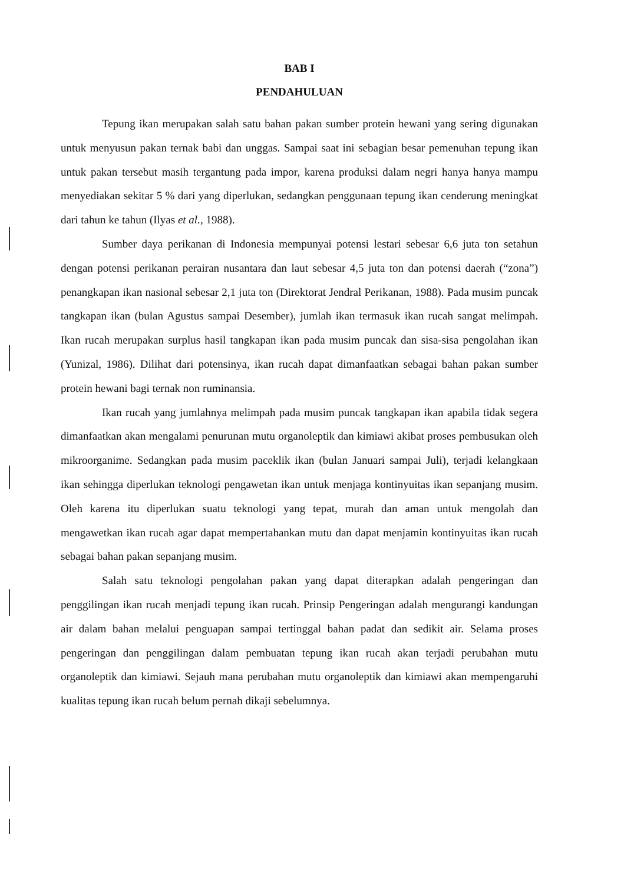BAB I
PENDAHULUAN
Tepung ikan merupakan salah satu bahan pakan sumber protein hewani yang sering digunakan untuk menyusun pakan ternak babi dan unggas. Sampai saat ini sebagian besar pemenuhan tepung ikan untuk pakan tersebut masih tergantung pada impor, karena produksi dalam negri hanya hanya mampu menyediakan sekitar 5 % dari yang diperlukan, sedangkan penggunaan tepung ikan cenderung meningkat dari tahun ke tahun (Ilyas et al., 1988).
Sumber daya perikanan di Indonesia mempunyai potensi lestari sebesar 6,6 juta ton setahun dengan potensi perikanan perairan nusantara dan laut sebesar 4,5 juta ton dan potensi daerah (“zona”) penangkapan ikan nasional sebesar 2,1 juta ton (Direktorat Jendral Perikanan, 1988). Pada musim puncak tangkapan ikan (bulan Agustus sampai Desember), jumlah ikan termasuk ikan rucah sangat melimpah. Ikan rucah merupakan surplus hasil tangkapan ikan pada musim puncak dan sisa-sisa pengolahan ikan (Yunizal, 1986). Dilihat dari potensinya, ikan rucah dapat dimanfaatkan sebagai bahan pakan sumber protein hewani bagi ternak non ruminansia.
Ikan rucah yang jumlahnya melimpah pada musim puncak tangkapan ikan apabila tidak segera dimanfaatkan akan mengalami penurunan mutu organoleptik dan kimiawi akibat proses pembusukan oleh mikroorganime. Sedangkan pada musim paceklik ikan (bulan Januari sampai Juli), terjadi kelangkaan ikan sehingga diperlukan teknologi pengawetan ikan untuk menjaga kontinyuitas ikan sepanjang musim. Oleh karena itu diperlukan suatu teknologi yang tepat, murah dan aman untuk mengolah dan mengawetkan ikan rucah agar dapat mempertahankan mutu dan dapat menjamin kontinyuitas ikan rucah sebagai bahan pakan sepanjang musim.
Salah satu teknologi pengolahan pakan yang dapat diterapkan adalah pengeringan dan penggilingan ikan rucah menjadi tepung ikan rucah. Prinsip Pengeringan adalah mengurangi kandungan air dalam bahan melalui penguapan sampai tertinggal bahan padat dan sedikit air. Selama proses pengeringan dan penggilingan dalam pembuatan tepung ikan rucah akan terjadi perubahan mutu organoleptik dan kimiawi. Sejauh mana perubahan mutu organoleptik dan kimiawi akan mempengaruhi kualitas tepung ikan rucah belum pernah dikaji sebelumnya.